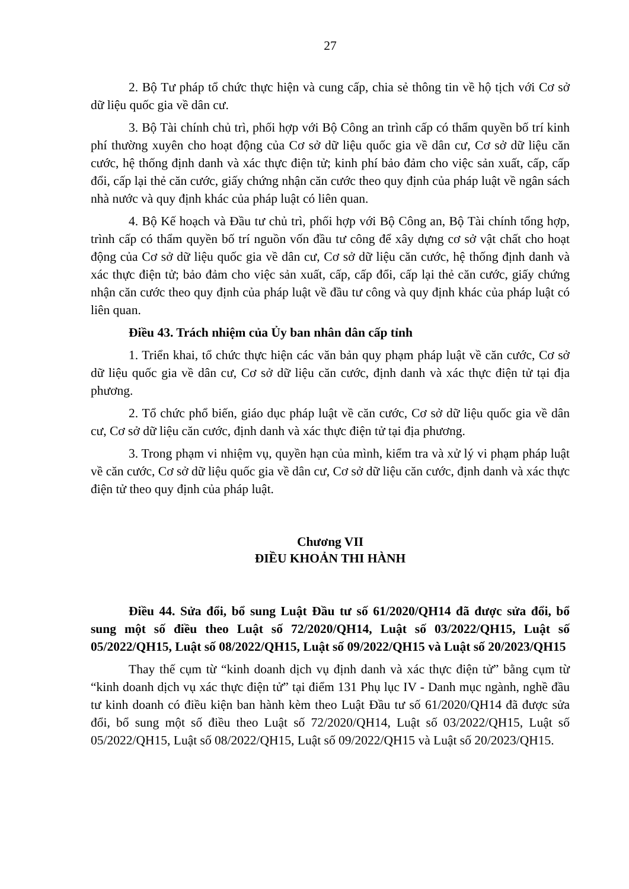27
2. Bộ Tư pháp tổ chức thực hiện và cung cấp, chia sẻ thông tin về hộ tịch với Cơ sở dữ liệu quốc gia về dân cư.
3. Bộ Tài chính chủ trì, phối hợp với Bộ Công an trình cấp có thẩm quyền bố trí kinh phí thường xuyên cho hoạt động của Cơ sở dữ liệu quốc gia về dân cư, Cơ sở dữ liệu căn cước, hệ thống định danh và xác thực điện tử; kinh phí bảo đảm cho việc sản xuất, cấp, cấp đổi, cấp lại thẻ căn cước, giấy chứng nhận căn cước theo quy định của pháp luật về ngân sách nhà nước và quy định khác của pháp luật có liên quan.
4. Bộ Kế hoạch và Đầu tư chủ trì, phối hợp với Bộ Công an, Bộ Tài chính tổng hợp, trình cấp có thẩm quyền bố trí nguồn vốn đầu tư công để xây dựng cơ sở vật chất cho hoạt động của Cơ sở dữ liệu quốc gia về dân cư, Cơ sở dữ liệu căn cước, hệ thống định danh và xác thực điện tử; bảo đảm cho việc sản xuất, cấp, cấp đổi, cấp lại thẻ căn cước, giấy chứng nhận căn cước theo quy định của pháp luật về đầu tư công và quy định khác của pháp luật có liên quan.
Điều 43. Trách nhiệm của Ủy ban nhân dân cấp tỉnh
1. Triển khai, tổ chức thực hiện các văn bản quy phạm pháp luật về căn cước, Cơ sở dữ liệu quốc gia về dân cư, Cơ sở dữ liệu căn cước, định danh và xác thực điện tử tại địa phương.
2. Tổ chức phổ biến, giáo dục pháp luật về căn cước, Cơ sở dữ liệu quốc gia về dân cư, Cơ sở dữ liệu căn cước, định danh và xác thực điện tử tại địa phương.
3. Trong phạm vi nhiệm vụ, quyền hạn của mình, kiểm tra và xử lý vi phạm pháp luật về căn cước, Cơ sở dữ liệu quốc gia về dân cư, Cơ sở dữ liệu căn cước, định danh và xác thực điện tử theo quy định của pháp luật.
Chương VII
ĐIỀU KHOẢN THI HÀNH
Điều 44. Sửa đổi, bổ sung Luật Đầu tư số 61/2020/QH14 đã được sửa đổi, bổ sung một số điều theo Luật số 72/2020/QH14, Luật số 03/2022/QH15, Luật số 05/2022/QH15, Luật số 08/2022/QH15, Luật số 09/2022/QH15 và Luật số 20/2023/QH15
Thay thế cụm từ “kinh doanh dịch vụ định danh và xác thực điện tử” bằng cụm từ “kinh doanh dịch vụ xác thực điện tử” tại điểm 131 Phụ lục IV - Danh mục ngành, nghề đầu tư kinh doanh có điều kiện ban hành kèm theo Luật Đầu tư số 61/2020/QH14 đã được sửa đổi, bổ sung một số điều theo Luật số 72/2020/QH14, Luật số 03/2022/QH15, Luật số 05/2022/QH15, Luật số 08/2022/QH15, Luật số 09/2022/QH15 và Luật số 20/2023/QH15.